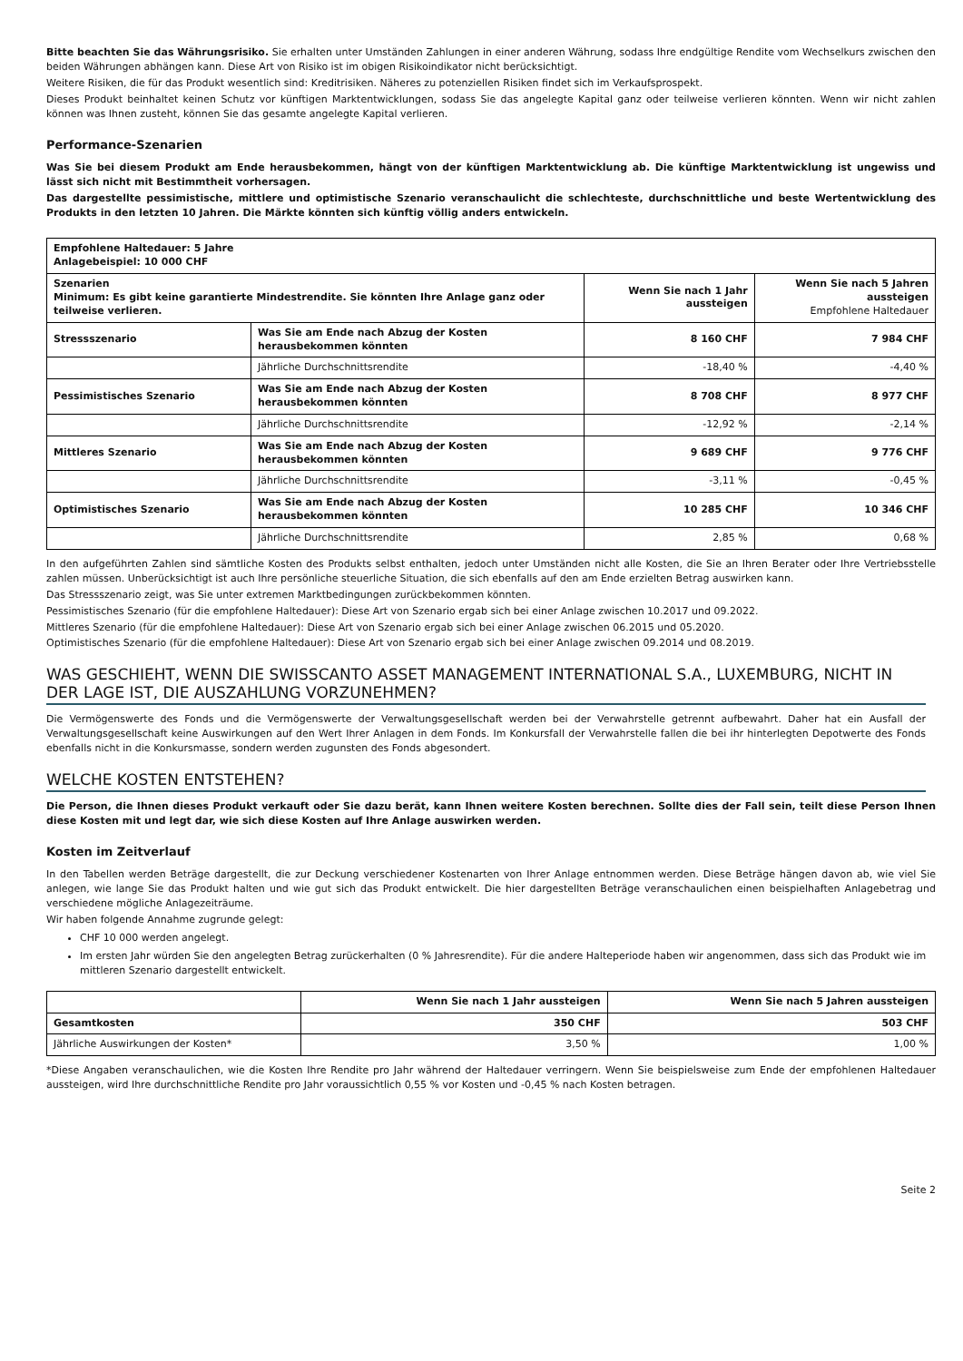Bitte beachten Sie das Währungsrisiko. Sie erhalten unter Umständen Zahlungen in einer anderen Währung, sodass Ihre endgültige Rendite vom Wechselkurs zwischen den beiden Währungen abhängen kann. Diese Art von Risiko ist im obigen Risikoindikator nicht berücksichtigt.
Weitere Risiken, die für das Produkt wesentlich sind: Kreditrisiken. Näheres zu potenziellen Risiken findet sich im Verkaufsprospekt.
Dieses Produkt beinhaltet keinen Schutz vor künftigen Marktentwicklungen, sodass Sie das angelegte Kapital ganz oder teilweise verlieren könnten. Wenn wir nicht zahlen können was Ihnen zusteht, können Sie das gesamte angelegte Kapital verlieren.
Performance-Szenarien
Was Sie bei diesem Produkt am Ende herausbekommen, hängt von der künftigen Marktentwicklung ab. Die künftige Marktentwicklung ist ungewiss und lässt sich nicht mit Bestimmtheit vorhersagen.
Das dargestellte pessimistische, mittlere und optimistische Szenario veranschaulicht die schlechteste, durchschnittliche und beste Wertentwicklung des Produkts in den letzten 10 Jahren. Die Märkte könnten sich künftig völlig anders entwickeln.
| Empfohlene Haltedauer: 5 Jahre Anlagebeispiel: 10 000 CHF | | | |
| Szenarien Minimum: Es gibt keine garantierte Mindestrendite. Sie könnten Ihre Anlage ganz oder teilweise verlieren. | | Wenn Sie nach 1 Jahr aussteigen | Wenn Sie nach 5 Jahren aussteigen Empfohlene Haltedauer |
| Stressszenario | Was Sie am Ende nach Abzug der Kosten herausbekommen könnten | 8 160 CHF | 7 984 CHF |
| | Jährliche Durchschnittsrendite | -18,40 % | -4,40 % |
| Pessimistisches Szenario | Was Sie am Ende nach Abzug der Kosten herausbekommen könnten | 8 708 CHF | 8 977 CHF |
| | Jährliche Durchschnittsrendite | -12,92 % | -2,14 % |
| Mittleres Szenario | Was Sie am Ende nach Abzug der Kosten herausbekommen könnten | 9 689 CHF | 9 776 CHF |
| | Jährliche Durchschnittsrendite | -3,11 % | -0,45 % |
| Optimistisches Szenario | Was Sie am Ende nach Abzug der Kosten herausbekommen könnten | 10 285 CHF | 10 346 CHF |
| | Jährliche Durchschnittsrendite | 2,85 % | 0,68 % |
In den aufgeführten Zahlen sind sämtliche Kosten des Produkts selbst enthalten, jedoch unter Umständen nicht alle Kosten, die Sie an Ihren Berater oder Ihre Vertriebsstelle zahlen müssen. Unberücksichtigt ist auch Ihre persönliche steuerliche Situation, die sich ebenfalls auf den am Ende erzielten Betrag auswirken kann.
Das Stressszenario zeigt, was Sie unter extremen Marktbedingungen zurückbekommen könnten.
Pessimistisches Szenario (für die empfohlene Haltedauer): Diese Art von Szenario ergab sich bei einer Anlage zwischen 10.2017 und 09.2022.
Mittleres Szenario (für die empfohlene Haltedauer): Diese Art von Szenario ergab sich bei einer Anlage zwischen 06.2015 und 05.2020.
Optimistisches Szenario (für die empfohlene Haltedauer): Diese Art von Szenario ergab sich bei einer Anlage zwischen 09.2014 und 08.2019.
WAS GESCHIEHT, WENN DIE SWISSCANTO ASSET MANAGEMENT INTERNATIONAL S.A., LUXEMBURG, NICHT IN DER LAGE IST, DIE AUSZAHLUNG VORZUNEHMEN?
Die Vermögenswerte des Fonds und die Vermögenswerte der Verwaltungsgesellschaft werden bei der Verwahrstelle getrennt aufbewahrt. Daher hat ein Ausfall der Verwaltungsgesellschaft keine Auswirkungen auf den Wert Ihrer Anlagen in dem Fonds. Im Konkursfall der Verwahrstelle fallen die bei ihr hinterlegten Depotwerte des Fonds ebenfalls nicht in die Konkursmasse, sondern werden zugunsten des Fonds abgesondert.
WELCHE KOSTEN ENTSTEHEN?
Die Person, die Ihnen dieses Produkt verkauft oder Sie dazu berät, kann Ihnen weitere Kosten berechnen. Sollte dies der Fall sein, teilt diese Person Ihnen diese Kosten mit und legt dar, wie sich diese Kosten auf Ihre Anlage auswirken werden.
Kosten im Zeitverlauf
In den Tabellen werden Beträge dargestellt, die zur Deckung verschiedener Kostenarten von Ihrer Anlage entnommen werden. Diese Beträge hängen davon ab, wie viel Sie anlegen, wie lange Sie das Produkt halten und wie gut sich das Produkt entwickelt. Die hier dargestellten Beträge veranschaulichen einen beispielhaften Anlagebetrag und verschiedene mögliche Anlagezeiträume.
Wir haben folgende Annahme zugrunde gelegt:
CHF 10 000 werden angelegt.
Im ersten Jahr würden Sie den angelegten Betrag zurückerhalten (0 % Jahresrendite). Für die andere Halteperiode haben wir angenommen, dass sich das Produkt wie im mittleren Szenario dargestellt entwickelt.
| | Wenn Sie nach 1 Jahr aussteigen | Wenn Sie nach 5 Jahren aussteigen |
| --- | --- | --- |
| Gesamtkosten | 350 CHF | 503 CHF |
| Jährliche Auswirkungen der Kosten* | 3,50 % | 1,00 % |
*Diese Angaben veranschaulichen, wie die Kosten Ihre Rendite pro Jahr während der Haltedauer verringern. Wenn Sie beispielsweise zum Ende der empfohlenen Haltedauer aussteigen, wird Ihre durchschnittliche Rendite pro Jahr voraussichtlich 0,55 % vor Kosten und -0,45 % nach Kosten betragen.
Seite 2